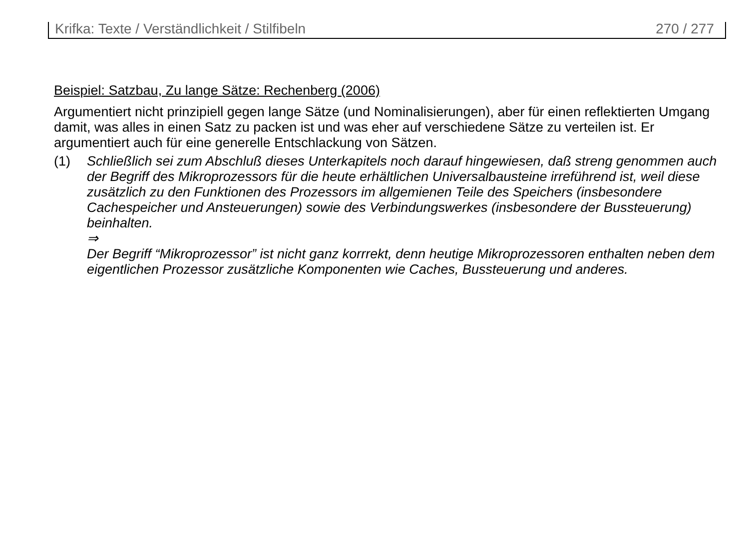Krifka: Texte / Verständlichkeit / Stilfibeln 270 / 277
Beispiel: Satzbau, Zu lange Sätze: Rechenberg (2006)
Argumentiert nicht prinzipiell gegen lange Sätze (und Nominalisierungen), aber für einen reflektierten Umgang damit, was alles in einen Satz zu packen ist und was eher auf verschiedene Sätze zu verteilen ist. Er argumentiert auch für eine generelle Entschlackung von Sätzen.
(1) Schließlich sei zum Abschluß dieses Unterkapitels noch darauf hingewiesen, daß streng genommen auch der Begriff des Mikroprozessors für die heute erhältlichen Universalbausteine irreführend ist, weil diese zusätzlich zu den Funktionen des Prozessors im allgemienen Teile des Speichers (insbesondere Cachespeicher und Ansteuerungen) sowie des Verbindungswerkes (insbesondere der Bussteuerung) beinhalten.
⇒
Der Begriff “Mikroprozessor” ist nicht ganz korrrekt, denn heutige Mikroprozessoren enthalten neben dem eigentlichen Prozessor zusätzliche Komponenten wie Caches, Bussteuerung und anderes.